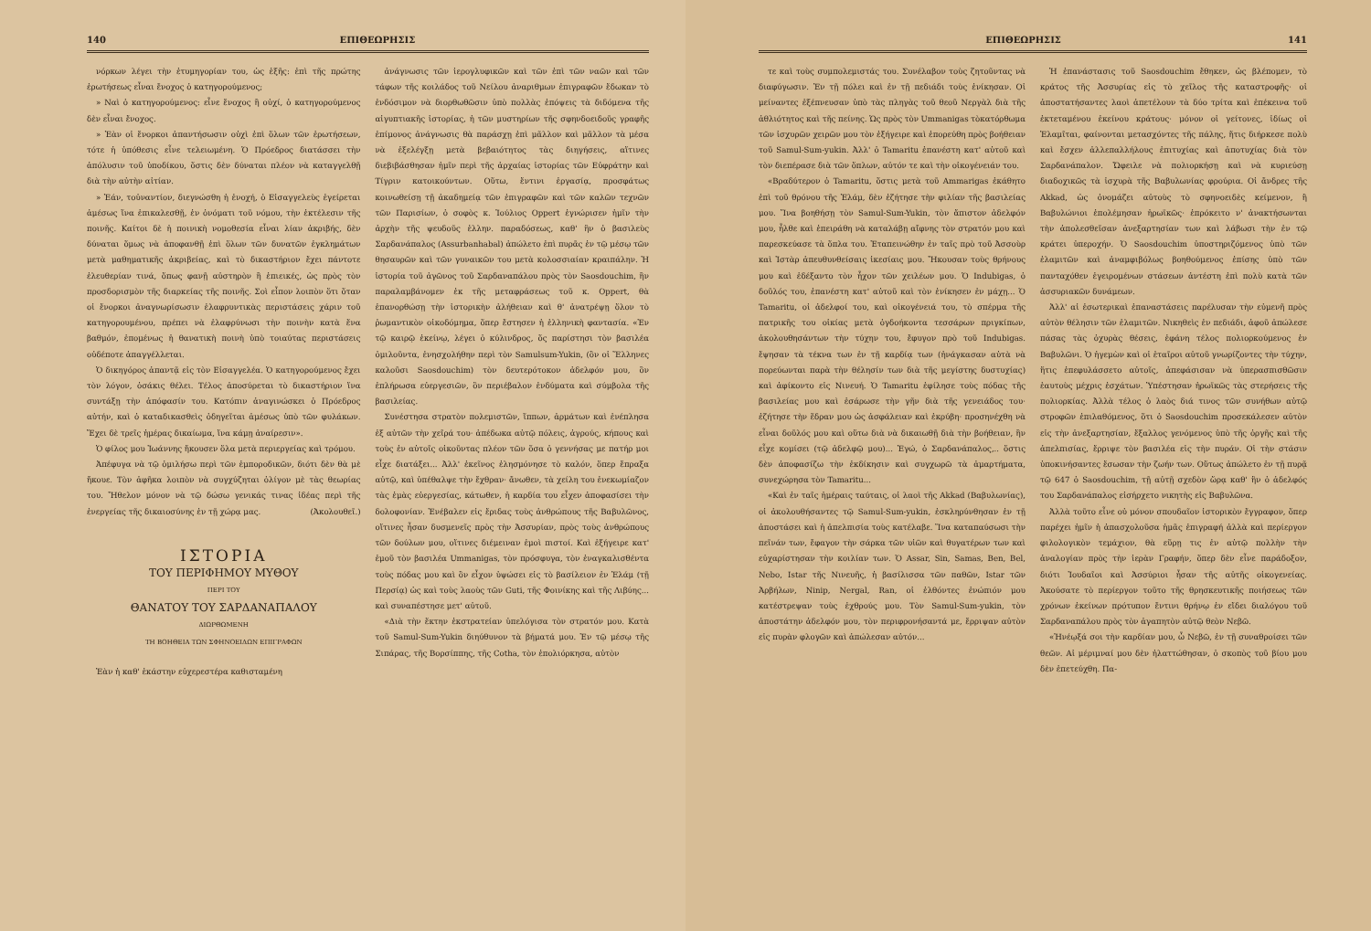140 ΕΠΙΘΕΩΡΗΣΙΣ
νόρκων λέγει τὴν ἐτυμηγορίαν του, ὡς ἑξῆς: ἐπὶ τῆς πρώτης ἐρωτήσεως εἶναι ἔνοχος ὁ κατηγορούμενος;
» Ναὶ ὁ κατηγορούμενος: εἶνε ἔνοχος ἢ οὐχί, ὁ κατηγορούμενος δὲν εἶναι ἔνοχος.
» Ἐὰν οἱ ἔνορκοι ἀπαντήσωσιν οὐχὶ ἐπὶ ὅλων τῶν ἐρωτήσεων, τότε ἡ ὑπόθεσις εἶνε τελειωμένη. Ὁ Πρόεδρος διατάσσει τὴν ἀπόλυσιν τοῦ ὑποδίκου, ὅστις δὲν δύναται πλέον νὰ καταγγελθῇ διὰ τὴν αὐτὴν αἰτίαν.
» Ἐάν, τοὐναντίον, διεγνώσθη ἡ ἐνοχή, ὁ Εἰσαγγελεὺς ἐγείρεται ἀμέσως ἵνα ἐπικαλεσθῇ, ἐν ὀνόματι τοῦ νόμου, τὴν ἐκτέλεσιν τῆς ποινῆς. Καίτοι δὲ ἡ ποινικὴ νομοθεσία εἶναι λίαν ἀκριβής, δὲν δύναται ὅμως νὰ ἀποφανθῇ ἐπὶ ὅλων τῶν δυνατῶν ἐγκλημάτων μετὰ μαθηματικῆς ἀκριβείας, καὶ τὸ δικαστήριον ἔχει πάντοτε ἐλευθερίαν τινά, ὅπως φανῇ αὐστηρὸν ἢ ἐπιεικές, ὡς πρὸς τὸν προσδορισμὸν τῆς διαρκείας τῆς ποινῆς. Σοὶ εἶπον λοιπὸν ὅτι ὅταν οἱ ἔνορκοι ἀναγνωρίσωσιν ἐλαφρυντικὰς περιστάσεις χάριν τοῦ κατηγορουμένου, πρέπει νὰ ἐλαφρύνωσι τὴν ποινὴν κατὰ ἕνα βαθμόν, ἐπομένως ἡ θανατικὴ ποινὴ ὑπὸ τοιαύτας περιστάσεις οὐδέποτε ἀπαγγέλλεται.
Ὁ δικηγόρος ἀπαντᾷ εἰς τὸν Εἰσαγγελέα. Ὁ κατηγορούμενος ἔχει τὸν λόγον, ὁσάκις θέλει. Τέλος ἀποσύρεται τὸ δικαστήριον ἵνα συντάξῃ τὴν ἀπόφασίν του. Κατόπιν ἀναγινώσκει ὁ Πρόεδρος αὐτήν, καὶ ὁ καταδικασθεὶς ὁδηγεῖται ἀμέσως ὑπὸ τῶν φυλάκων. Ἔχει δὲ τρεῖς ἡμέρας δικαίωμα, ἵνα κάμῃ ἀναίρεσιν».
Ὁ φίλος μου Ἰωάννης ἤκουσεν ὅλα μετὰ περιεργείας καὶ τρόμου.
Ἀπέφυγα νὰ τῷ ὁμιλήσω περὶ τῶν ἐμποροδικῶν, διότι δὲν θὰ μὲ ἤκουε. Τὸν ἀφῆκα λοιπὸν νὰ συγχύζηται ὀλίγον μὲ τὰς θεωρίας του. Ἤθελον μόνον νὰ τῷ δώσω γενικάς τινας ἰδέας περὶ τῆς ἐνεργείας τῆς δικαιοσύνης ἐν τῇ χώρᾳ μας. (Ἀκολουθεῖ.)
ΙΣΤΟΡΙΑ
ΤΟΥ ΠΕΡΙΦΗΜΟΥ ΜΥΘΟΥ
ΠΕΡΙ ΤΟΥ
ΘΑΝΑΤΟΥ ΤΟΥ ΣΑΡΔΑΝΑΠΑΛΟΥ
ΔΙΩΡΘΩΜΕΝΗ
ΤΗ ΒΟΗΘΕΙΑ ΤΩΝ ΣΦΗΝΟΕΙΔΩΝ ΕΠΙΓΡΑΦΩΝ
Ἐὰν ἡ καθ' ἑκάστην εὐχερεστέρα καθισταμένη
ἀνάγνωσις τῶν ἱερογλυφικῶν καὶ τῶν ἐπὶ τῶν ναῶν καὶ τῶν τάφων τῆς κοιλάδος τοῦ Νείλου ἀναριθμων ἐπιγραφῶν ἔδωκαν τὸ ἐνδόσιμον νὰ διορθωθῶσιν ὑπὸ πολλὰς ἐπόψεις τὰ διδόμενα τῆς αἰγυπτιακῆς ἱστορίας, ἡ τῶν μυστηρίων τῆς σφηνδοειδοῦς γραφῆς ἐπίμονος ἀνάγνωσις θὰ παράσχῃ ἐπὶ μᾶλλον καὶ μᾶλλον τὰ μέσα νὰ ἐξελέγξῃ μετὰ βεβαιότητος τὰς διηγήσεις, αἵτινες διεβιβάσθησαν ἡμῖν περὶ τῆς ἀρχαίας ἱστορίας τῶν Εὐφράτην καὶ Τίγριν κατοικούντων. Οὕτω, ἔντινι ἐργασίᾳ, προσφάτως κοινωθείσῃ τῇ ἀκαδημείᾳ τῶν ἐπιγραφῶν καὶ τῶν καλῶν τεχνῶν τῶν Παρισίων, ὁ σοφὸς κ. Ἰούλιος Oppert ἐγνώρισεν ἡμῖν τὴν ἀρχὴν τῆς ψευδοῦς ἑλλην. παραδόσεως, καθ' ἣν ὁ βασιλεὺς Σαρδανάπαλος (Assurbanhabal) ἀπώλετο ἐπὶ πυρᾶς ἐν τῷ μέσῳ τῶν θησαυρῶν καὶ τῶν γυναικῶν του μετὰ κολοσσιαίαν κραιπάλην. Ἡ ἱστορία τοῦ ἀγῶνος τοῦ Σαρδαναπάλου πρὸς τὸν Saosdouchim, ἣν παραλαμβάνομεν ἐκ τῆς μεταφράσεως τοῦ κ. Oppert, θὰ ἐπανορθώσῃ τὴν ἱστορικὴν ἀλήθειαν καὶ θ' ἀνατρέψῃ ὅλον τὸ ῥωμαντικὸν οἰκοδόμημα, ὅπερ ἔστησεν ἡ ἑλληνικὴ φαντασία. «Ἐν τῷ καιρῷ ἐκείνῳ, λέγει ὁ κύλινδρος, ὅς παρίστησι τὸν βασιλέα ὁμιλοῦντα, ἐνησχολήθην περὶ τὸν Samulsum-Yukin, (ὃν οἱ Ἕλληνες καλοῦσι Saosdouchim) τὸν δευτερότοκον ἀδελφόν μου, ὃν ἐπλήρωσα εὐεργεσιῶν, ὃν περιέβαλον ἐνδύματα καὶ σύμβολα τῆς βασιλείας.
Συνέστησα στρατὸν πολεμιστῶν, ἵππων, ἁρμάτων καὶ ἐνέπλησα ἐξ αὐτῶν τὴν χεῖρά του· ἀπέδωκα αὐτῷ πόλεις, ἀγρούς, κήπους καὶ τοὺς ἐν αὐτοῖς οἰκοῦντας πλέον τῶν ὅσα ὁ γεννήσας με πατήρ μοι εἶχε διατάξει... Ἀλλ' ἐκεῖνος ἐλησμόνησε τὸ καλόν, ὅπερ ἔπραξα αὐτῷ, καὶ ὑπέθαλψε τὴν ἔχθραν· ἄνωθεν, τὰ χείλη του ἐνεκωμίαζον τὰς ἐμὰς εὐεργεσίας, κάτωθεν, ἡ καρδία του εἶχεν ἀποφασίσει τὴν δολοφονίαν. Ἐνέβαλεν εἰς ἔριδας τοὺς ἀνθρώπους τῆς Βαβυλῶνος, οἵτινες ἦσαν δυσμενεῖς πρὸς τὴν Ἀσσυρίαν, πρὸς τοὺς ἀνθρώπους τῶν δούλων μου, οἵτινες διέμειναν ἐμοὶ πιστοί. Καὶ ἐξήγειρε κατ' ἐμοῦ τὸν βασιλέα Ummanigas, τὸν πρόσφυγα, τὸν ἐναγκαλισθέντα τοὺς πόδας μου καὶ ὃν εἶχον ὑψώσει εἰς τὸ βασίλειον ἐν Ἐλάμ (τῇ Περσίᾳ) ὡς καὶ τοὺς λαοὺς τῶν Guti, τῆς Φοινίκης καὶ τῆς Λιβύης... καὶ συναπέστησε μετ' αὐτοῦ.
«Διὰ τὴν ἕκτην ἐκστρατείαν ὑπελόγισα τὸν στρατόν μου. Κατὰ τοῦ Samul-Sum-Yukin διηύθυνον τὰ βήματά μου. Ἐν τῷ μέσῳ τῆς Σιπάρας, τῆς Βορσίππης, τῆς Cotha, τὸν ἐπολιόρκησα, αὐτὸν
ΕΠΙΘΕΩΡΗΣΙΣ 141
τε καὶ τοὺς συμπολεμιστάς του. Συνέλαβον τοὺς ζητοῦντας νὰ διαφύγωσιν. Ἐν τῇ πόλει καὶ ἐν τῇ πεδιάδι τοὺς ἐνίκησαν. Οἱ μείναντες ἐξέπνευσαν ὑπὸ τὰς πληγὰς τοῦ θεοῦ Νεργὰλ διὰ τῆς ἀθλιότητος καὶ τῆς πείνης. Ὡς πρὸς τὸν Ummanigas τὸκατόρθωμα τῶν ἰσχυρῶν χειρῶν μου τὸν ἐξήγειρε καὶ ἐπορεύθη πρὸς βοήθειαν τοῦ Samul-Sum-yukin. Ἀλλ' ὁ Tamaritu ἐπανέστη κατ' αὐτοῦ καὶ τὸν διεπέρασε διὰ τῶν ὅπλων, αὐτόν τε καὶ τὴν οἰκογένειάν του.
«Βραδύτερον ὁ Tamaritu, ὅστις μετὰ τοῦ Ammarigas ἐκάθητο ἐπὶ τοῦ θρόνου τῆς Ἐλάμ, δὲν ἐζήτησε τὴν φιλίαν τῆς βασιλείας μου. Ἵνα βοηθήσῃ τὸν Samul-Sum-Yukin, τὸν ἄπιστον ἀδελφόν μου, ἦλθε καὶ ἐπειράθη νὰ καταλάβῃ αἴφνης τὸν στρατόν μου καὶ παρεσκεύασε τὰ ὅπλα του. Ἐταπεινώθην ἐν ταῖς πρὸ τοῦ Ἀσσοὺρ καὶ Ἰστὰρ ἀπευθυνθείσαις ἱκεσίαις μου. Ἤκουσαν τοὺς θρήνους μου καὶ ἐδέξαντο τὸν ἦχον τῶν χειλέων μου. Ὁ Indubigas, ὁ δοῦλός του, ἐπανέστη κατ' αὐτοῦ καὶ τὸν ἐνίκησεν ἐν μάχῃ... Ὁ Tamaritu, οἱ ἀδελφοί του, καὶ οἰκογένειά του, τὸ σπέρμα τῆς πατρικῆς του οἰκίας μετὰ ὀγδοήκοντα τεσσάρων πριγκίπων, ἀκολουθησάντων τὴν τύχην του, ἔφυγον πρὸ τοῦ Indubigas. ἔψησαν τὰ τέκνα των ἐν τῇ καρδίᾳ των (ἠνάγκασαν αὐτὰ νὰ πορεύωνται παρὰ τὴν θέλησίν των διὰ τῆς μεγίστης δυστυχίας) καὶ ἀφίκοντο εἰς Νινευή. Ὁ Tamaritu ἐφίλησε τοὺς πόδας τῆς βασιλείας μου καὶ ἐσάρωσε τὴν γῆν διὰ τῆς γενειάδος του· ἐζήτησε τὴν ἕδραν μου ὡς ἀσφάλειαν καὶ ἐκρύβη· προσηνέχθη νὰ εἶναι δοῦλός μου καὶ οὕτω διὰ νὰ δικαιωθῇ διὰ τὴν βοήθειαν, ἣν εἶχε κομίσει (τῷ ἀδελφῷ μου)... Ἐγώ, ὁ Σαρδανάπαλος,.. ὅστις δὲν ἀποφασίζω τὴν ἐκδίκησιν καὶ συγχωρῶ τὰ ἁμαρτήματα, συνεχώρησα τὸν Tamaritu...
«Καὶ ἐν ταῖς ἡμέραις ταύταις, οἱ λαοὶ τῆς Akkad (Βαβυλωνίας), οἱ ἀκολουθήσαντες τῷ Samul-Sum-yukin, ἐσκληρύνθησαν ἐν τῇ ἀποστάσει καὶ ἡ ἀπελπισία τοὺς κατέλαβε. Ἵνα καταπαύσωσι τὴν πεῖνάν των, ἔφαγον τὴν σάρκα τῶν υἱῶν καὶ θυγατέρων των καὶ εὐχαρίστησαν τὴν κοιλίαν των. Ὁ Assar, Sin, Samas, Ben, Bel, Nebo, Istar τῆς Νινευῆς, ἡ βασίλισσα τῶν παθῶν, Istar τῶν Ἀρβήλων, Ninip, Nergal, Ran, οἱ ἐλθόντες ἐνώπιόν μου κατέστρεψαν τοὺς ἐχθρούς μου. Τὸν Samul-Sum-yukin, τὸν ἀποστάτην ἀδελφόν μου, τὸν περιφρονήσαντά με, ἔρριψαν αὐτὸν εἰς πυρὰν φλογῶν καὶ ἀπώλεσαν αὐτόν...
Ἡ ἐπανάστασις τοῦ Saosdouchim ἔθηκεν, ὡς βλέπομεν, τὸ κράτος τῆς Ἀσσυρίας εἰς τὸ χεῖλος τῆς καταστροφῆς· οἱ ἀποστατήσαντες λαοὶ ἀπετέλουν τὰ δύο τρίτα καὶ ἐπέκεινα τοῦ ἐκτεταμένου ἐκείνου κράτους· μόνον οἱ γείτονες, ἰδίως οἱ Ἐλαμῖται, φαίνονται μετασχόντες τῆς πάλης, ἥτις διήρκεσε πολὺ καὶ ἔσχεν ἀλλεπαλλήλους ἐπιτυχίας καὶ ἀποτυχίας διὰ τὸν Σαρδανάπαλον. Ὤφειλε νὰ πολιορκήσῃ καὶ νὰ κυριεύσῃ διαδοχικῶς τὰ ἰσχυρὰ τῆς Βαβυλωνίας φρούρια. Οἱ ἄνδρες τῆς Akkad, ὡς ὀνομάζει αὐτοὺς τὸ σφηνοειδὲς κείμενον, ἢ Βαβυλώνιοι ἐπολέμησαν ἡρωϊκῶς· ἐπρόκειτο ν' ἀνακτήσωνται τὴν ἀπολεσθεῖσαν ἀνεξαρτησίαν των καὶ λάβωσι τὴν ἐν τῷ κράτει ὑπεροχήν. Ὁ Saosdouchim ὑποστηριζόμενος ὑπὸ τῶν ἐλαμιτῶν καὶ ἀναμφιβόλως βοηθούμενος ἐπίσης ὑπὸ τῶν πανταχόθεν ἐγειρομένων στάσεων ἀντέστη ἐπὶ πολὺ κατὰ τῶν ἀσσυριακῶν δυνάμεων.
Ἀλλ' αἱ ἐσωτερικαὶ ἐπαναστάσεις παρέλυσαν τὴν εὐμενῆ πρὸς αὐτὸν θέλησιν τῶν ἐλαμιτῶν. Νικηθεὶς ἐν πεδιάδι, ἀφοῦ ἀπώλεσε πάσας τὰς ὀχυρὰς θέσεις, ἐφάνη τέλος πολιορκούμενος ἐν Βαβυλῶνι. Ὁ ἡγεμὼν καὶ οἱ ἑταῖροι αὐτοῦ γνωρίζοντες τὴν τύχην, ἥτις ἐπεφυλάσσετο αὐτοῖς, ἀπεφάσισαν νὰ ὑπερασπισθῶσιν ἑαυτοὺς μέχρις ἐσχάτων. Ὑπέστησαν ἡρωϊκῶς τὰς στερήσεις τῆς πολιορκίας. Ἀλλὰ τέλος ὁ λαὸς διά τινος τῶν συνήθων αὐτῷ στροφῶν ἐπιλαθόμενος, ὅτι ὁ Saosdouchim προσεκάλεσεν αὐτὸν εἰς τὴν ἀνεξαρτησίαν, ἔξαλλος γενόμενος ὑπὸ τῆς ὀργῆς καὶ τῆς ἀπελπισίας, ἔρριψε τὸν βασιλέα εἰς τὴν πυράν. Οἱ τὴν στάσιν ὑποκινήσαντες ἔσωσαν τὴν ζωήν των. Οὕτως ἀπώλετο ἐν τῇ πυρᾷ τῷ 647 ὁ Saosdouchim, τῇ αὐτῇ σχεδὸν ὥρᾳ καθ' ἣν ὁ ἀδελφός του Σαρδανάπαλος εἰσήρχετο νικητὴς εἰς Βαβυλῶνα.
Ἀλλὰ τοῦτο εἶνε οὐ μόνον σπουδαῖον ἱστορικὸν ἔγγραφον, ὅπερ παρέχει ἡμῖν ἡ ἀπασχολοῦσα ἡμᾶς ἐπιγραφή ἀλλὰ καὶ περίεργον φιλολογικὸν τεμάχιον, θὰ εὕρῃ τις ἐν αὐτῷ πολλὴν τὴν ἀναλογίαν πρὸς τὴν ἱερὰν Γραφήν, ὅπερ δὲν εἶνε παράδοξον, διότι Ἰουδαῖοι καὶ Ἀσσύριοι ἦσαν τῆς αὐτῆς οἰκογενείας. Ἀκούσατε τὸ περίεργον τοῦτο τῆς θρησκευτικῆς ποιήσεως τῶν χρόνων ἐκείνων πρότυπον ἔντινι θρήνῳ ἐν εἴδει διαλόγου τοῦ Σαρδαναπάλου πρὸς τὸν ἀγαπητὸν αὐτῷ θεὸν Νεβῶ.
«Ἠνέῳξά σοι τὴν καρδίαν μου, ὦ Νεβῶ, ἐν τῇ συναθροίσει τῶν θεῶν. Αἱ μέριμναί μου δὲν ἠλαττώθησαν, ὁ σκοπὸς τοῦ βίου μου δὲν ἐπετεύχθη. Πα-